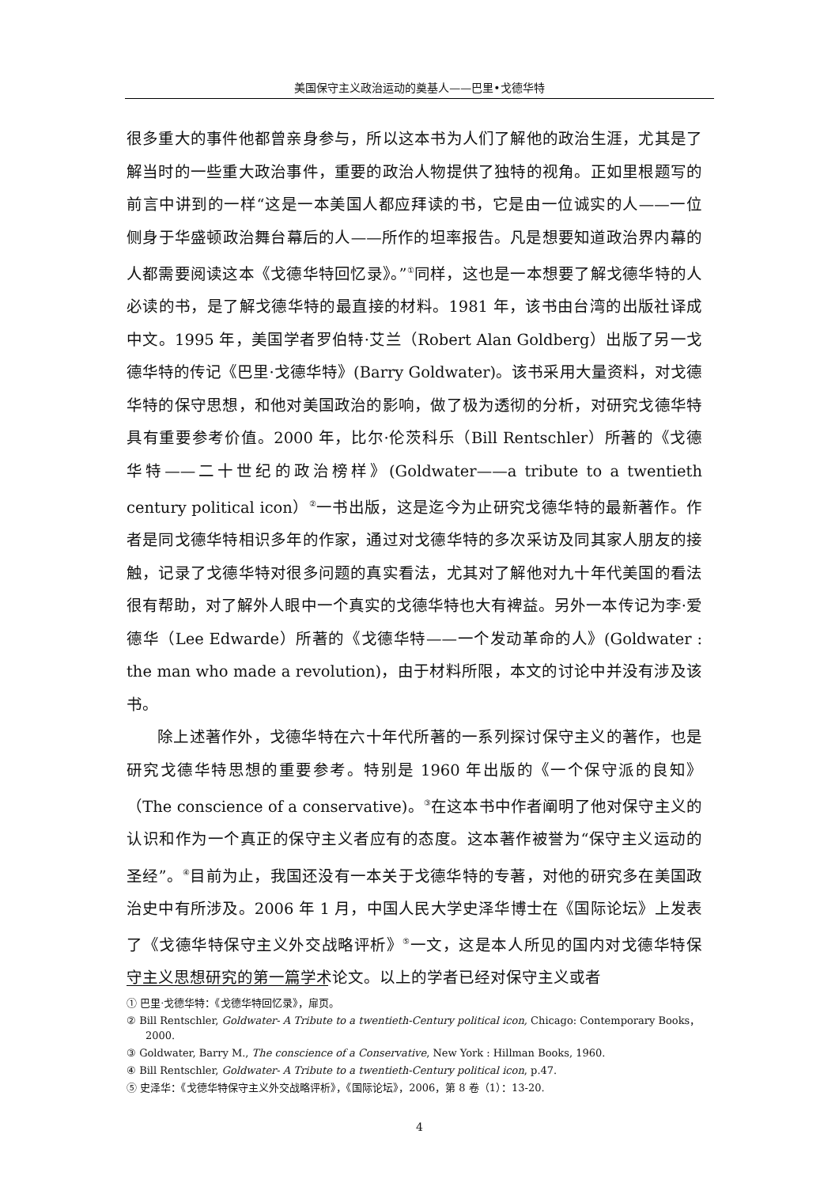美国保守主义政治运动的奠基人——巴里•戈德华特
很多重大的事件他都曾亲身参与，所以这本书为人们了解他的政治生涯，尤其是了解当时的一些重大政治事件，重要的政治人物提供了独特的视角。正如里根题写的前言中讲到的一样“这是一本美国人都应拜读的书，它是由一位诚实的人——一位侧身于华盛顿政治舞台幕后的人——所作的坦率报告。凡是想要知道政治界内幕的人都需要阅读这本《戈德华特回忆录》。”<sup>①</sup>同样，这也是一本想要了解戈德华特的人必读的书，是了解戈德华特的最直接的材料。1981 年，该书由台湾的出版社译成中文。1995 年，美国学者罗伯特·艾兰（Robert Alan Goldberg）出版了另一戈德华特的传记《巴里·戈德华特》(Barry Goldwater)。该书采用大量资料，对戈德华特的保守思想，和他对美国政治的影响，做了极为透彻的分析，对研究戈德华特具有重要参考价值。2000 年，比尔·伦茨科乐（Bill Rentschler）所著的《戈德华特——二十世纪的政治榜样》(Goldwater——a tribute to a twentieth century political icon）<sup>②</sup>一书出版，这是迄今为止研究戈德华特的最新著作。作者是同戈德华特相识多年的作家，通过对戈德华特的多次采访及同其家人朋友的接触，记录了戈德华特对很多问题的真实看法，尤其对了解他对九十年代美国的看法很有帮助，对了解外人眼中一个真实的戈德华特也大有裨益。另外一本传记为李·爱德华（Lee Edwarde）所著的《戈德华特——一个发动革命的人》(Goldwater : the man who made a revolution)，由于材料所限，本文的讨论中并没有涉及该书。
除上述著作外，戈德华特在六十年代所著的一系列探讨保守主义的著作，也是研究戈德华特思想的重要参考。特别是 1960 年出版的《一个保守派的良知》（The conscience of a conservative)。<sup>③</sup>在这本书中作者阐明了他对保守主义的认识和作为一个真正的保守主义者应有的态度。这本著作被誉为“保守主义运动的圣经”。<sup>④</sup>目前为止，我国还没有一本关于戈德华特的专著，对他的研究多在美国政治史中有所涉及。2006 年 1 月，中国人民大学史泽华博士在《国际论坛》上发表了《戈德华特保守主义外交战略评析》<sup>⑤</sup>一文，这是本人所见的国内对戈德华特保守主义思想研究的第一篇学术论文。以上的学者已经对保守主义或者
① 巴里·戈德华特：《戈德华特回忆录》，扉页。
② Bill Rentschler, Goldwater- A Tribute to a twentieth-Century political icon, Chicago: Contemporary Books，2000.
③ Goldwater, Barry M., The conscience of a Conservative, New York : Hillman Books, 1960.
④ Bill Rentschler, Goldwater- A Tribute to a twentieth-Century political icon, p.47.
⑤ 史泽华：《戈德华特保守主义外交战略评析》，《国际论坛》，2006，第 8 卷（1）：13-20.
4